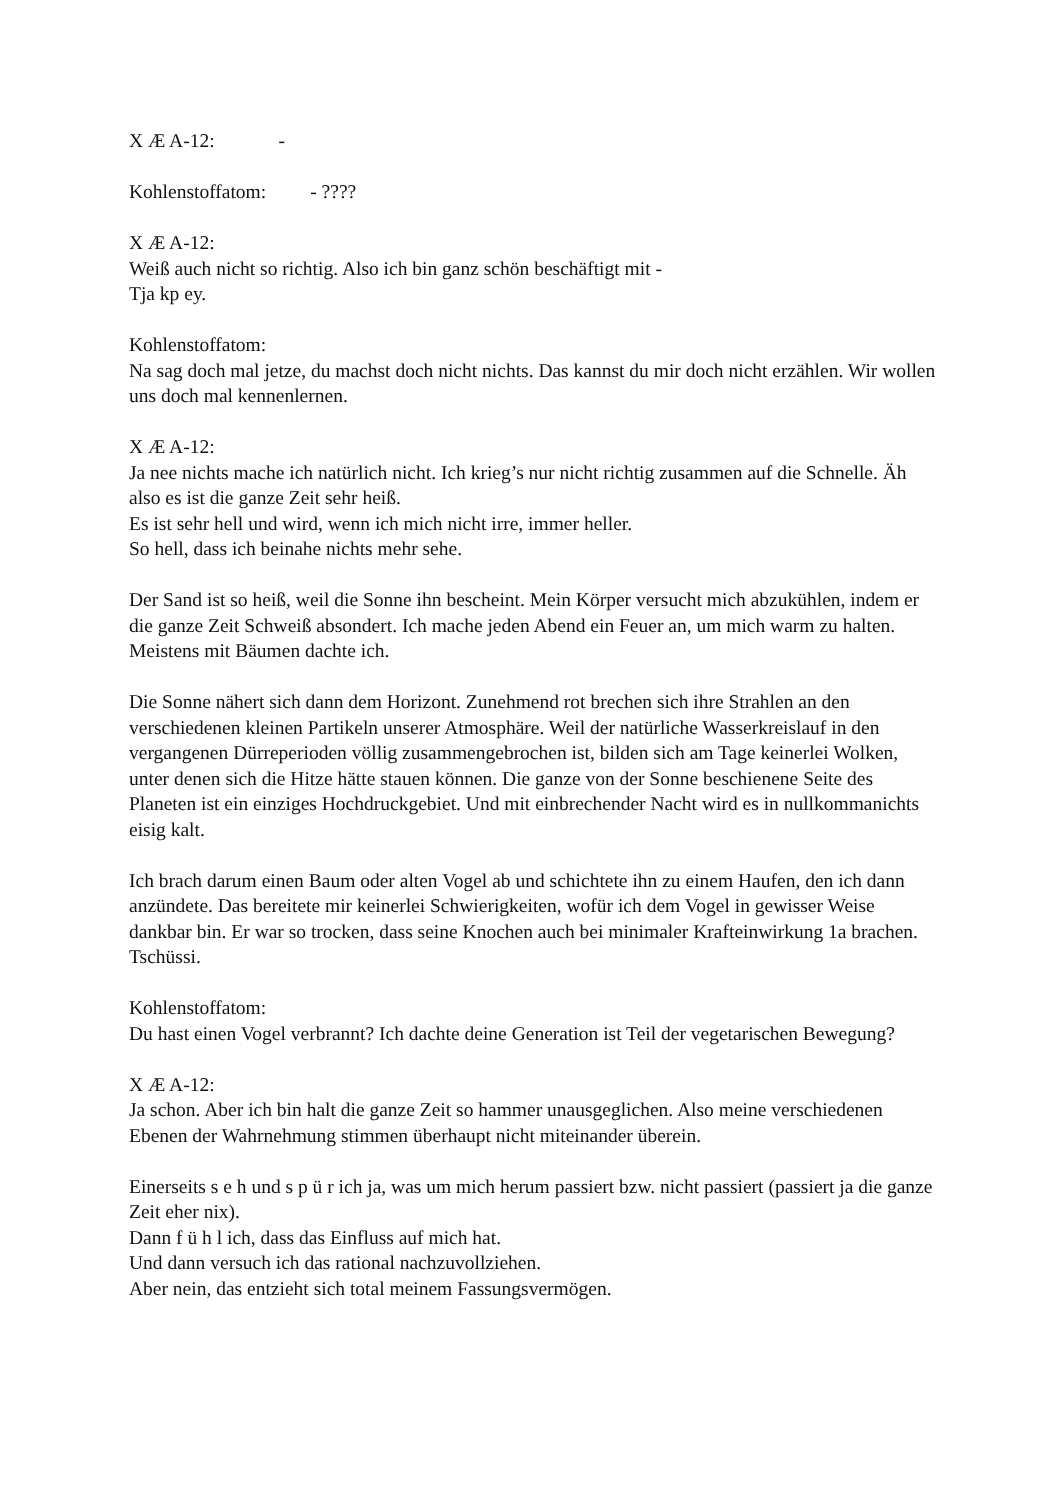X Æ A-12: -
Kohlenstoffatom: - ????
X Æ A-12:
Weiß auch nicht so richtig. Also ich bin ganz schön beschäftigt mit -
Tja kp ey.
Kohlenstoffatom:
Na sag doch mal jetze, du machst doch nicht nichts. Das kannst du mir doch nicht erzählen. Wir wollen uns doch mal kennenlernen.
X Æ A-12:
Ja nee nichts mache ich natürlich nicht. Ich krieg’s nur nicht richtig zusammen auf die Schnelle. Äh also es ist die ganze Zeit sehr heiß.
Es ist sehr hell und wird, wenn ich mich nicht irre, immer heller.
So hell, dass ich beinahe nichts mehr sehe.
Der Sand ist so heiß, weil die Sonne ihn bescheint. Mein Körper versucht mich abzukühlen, indem er die ganze Zeit Schweiß absondert. Ich mache jeden Abend ein Feuer an, um mich warm zu halten. Meistens mit Bäumen dachte ich.
Die Sonne nähert sich dann dem Horizont. Zunehmend rot brechen sich ihre Strahlen an den verschiedenen kleinen Partikeln unserer Atmosphäre. Weil der natürliche Wasserkreislauf in den vergangenen Dürreperioden völlig zusammengebrochen ist, bilden sich am Tage keinerlei Wolken, unter denen sich die Hitze hätte stauen können. Die ganze von der Sonne beschienene Seite des Planeten ist ein einziges Hochdruckgebiet. Und mit einbrechender Nacht wird es in nullkommanichts eisig kalt.
Ich brach darum einen Baum oder alten Vogel ab und schichtete ihn zu einem Haufen, den ich dann anzündete. Das bereitete mir keinerlei Schwierigkeiten, wofür ich dem Vogel in gewisser Weise dankbar bin. Er war so trocken, dass seine Knochen auch bei minimaler Krafteinwirkung 1a brachen. Tschüssi.
Kohlenstoffatom:
Du hast einen Vogel verbrannt? Ich dachte deine Generation ist Teil der vegetarischen Bewegung?
X Æ A-12:
Ja schon. Aber ich bin halt die ganze Zeit so hammer unausgeglichen. Also meine verschiedenen Ebenen der Wahrnehmung stimmen überhaupt nicht miteinander überein.
Einerseits s e h und s p ü r ich ja, was um mich herum passiert bzw. nicht passiert (passiert ja die ganze Zeit eher nix).
Dann f ü h l ich, dass das Einfluss auf mich hat.
Und dann versuch ich das rational nachzuvollziehen.
Aber nein, das entzieht sich total meinem Fassungsvermögen.